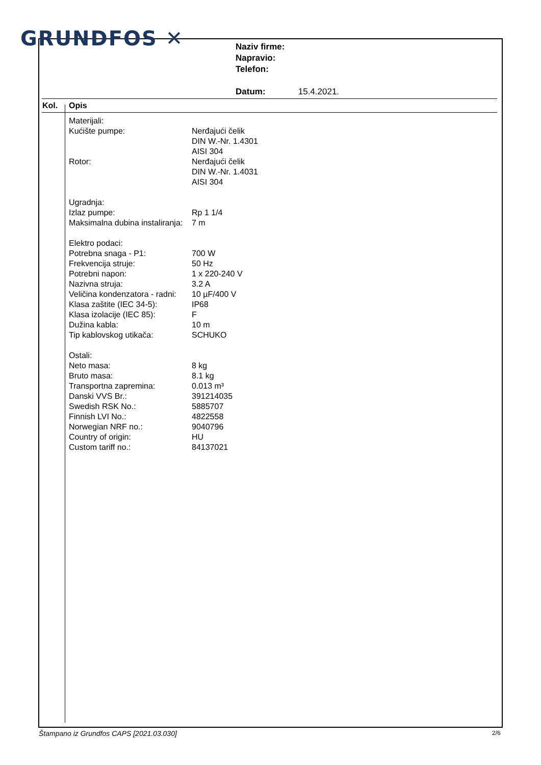GRUNDFOS ✕
Naziv firme:
Napravio:
Telefon:
Datum: 15.4.2021.
Kol. Opis
| Materijali: | |
| Kućište pumpe: | Nerđajući čelik DIN W.-Nr. 1.4301 AISI 304 |
| Rotor: | Nerđajući čelik DIN W.-Nr. 1.4031 AISI 304 |
| Ugradnja: | |
| Izlaz pumpe: | Rp 1 1/4 |
| Maksimalna dubina instaliranja: | 7 m |
| Elektro podaci: | |
| Potrebna snaga - P1: | 700 W |
| Frekvencija struje: | 50 Hz |
| Potrebni napon: | 1 x 220-240 V |
| Nazivna struja: | 3.2 A |
| Veličina kondenzatora - radni: | 10 µF/400 V |
| Klasa zaštite (IEC 34-5): | IP68 |
| Klasa izolacije (IEC 85): | F |
| Dužina kabla: | 10 m |
| Tip kablovskog utikača: | SCHUKO |
| Ostali: | |
| Neto masa: | 8 kg |
| Bruto masa: | 8.1 kg |
| Transportna zapremina: | 0.013 m³ |
| Danski VVS Br.: | 391214035 |
| Swedish RSK No.: | 5885707 |
| Finnish LVI No.: | 4822558 |
| Norwegian NRF no.: | 9040796 |
| Country of origin: | HU |
| Custom tariff no.: | 84137021 |
Štampano iz Grundfos CAPS [2021.03.030]
2/6